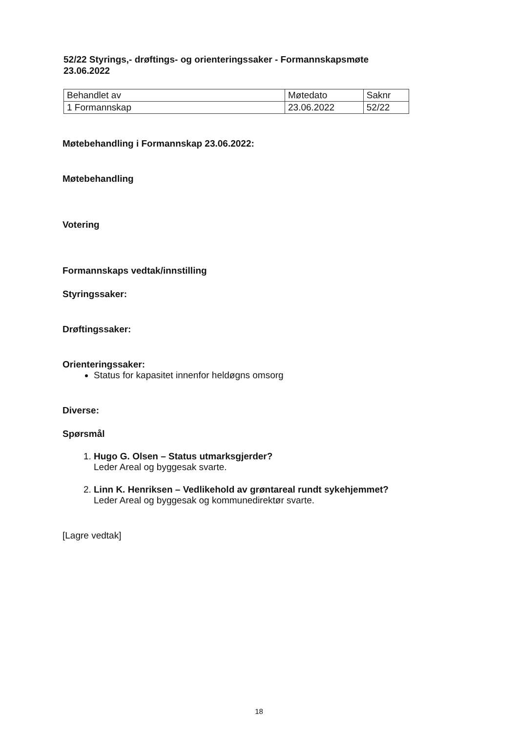52/22 Styrings,- drøftings- og orienteringssaker - Formannskapsmøte 23.06.2022
| Behandlet av | Møtedato | Saknr |
| 1 Formannskap | 23.06.2022 | 52/22 |
Møtebehandling i Formannskap 23.06.2022:
Møtebehandling
Votering
Formannskaps vedtak/innstilling
Styringssaker:
Drøftingssaker:
Orienteringssaker:
Status for kapasitet innenfor heldøgns omsorg
Diverse:
Spørsmål
1. Hugo G. Olsen – Status utmarksgjerder?
Leder Areal og byggesak svarte.
2. Linn K. Henriksen – Vedlikehold av grøntareal rundt sykehjemmet?
Leder Areal og byggesak og kommunedirektør svarte.
[Lagre vedtak]
18